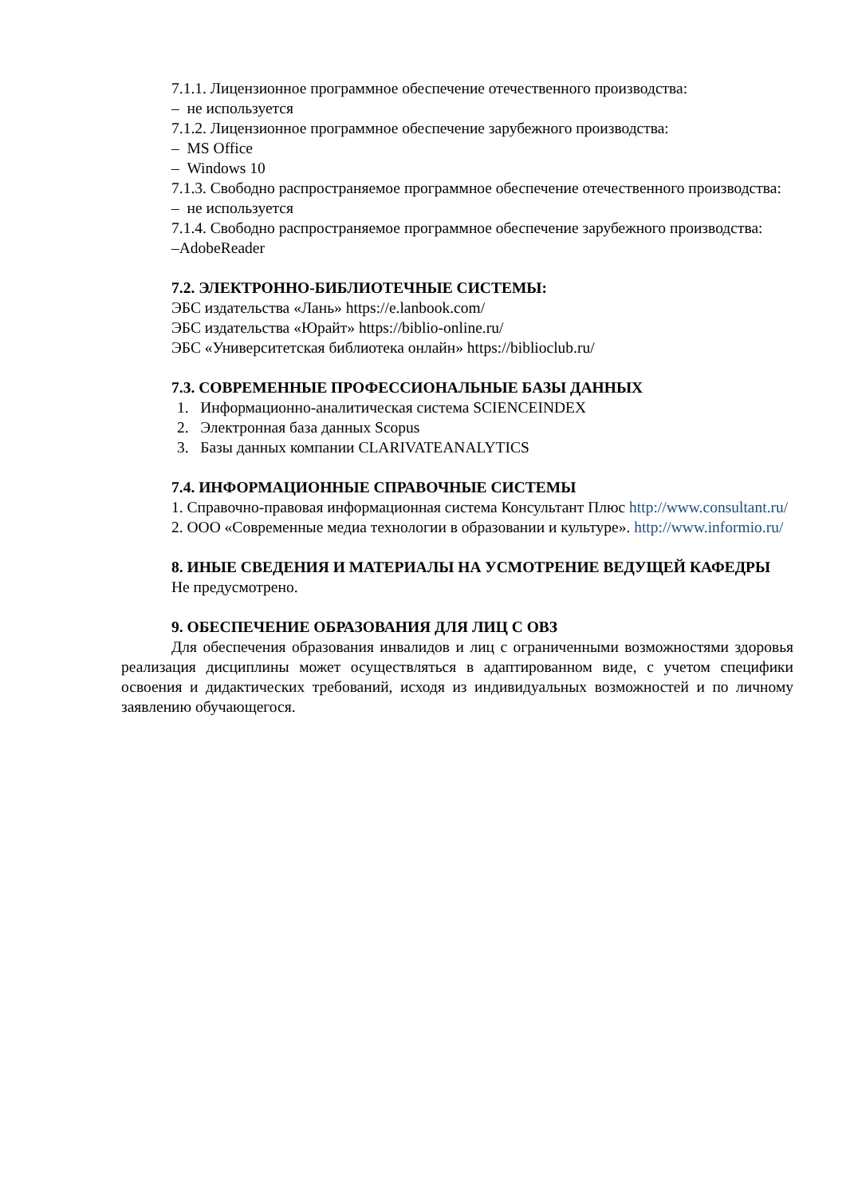7.1.1. Лицензионное программное обеспечение отечественного производства:
– не используется
7.1.2. Лицензионное программное обеспечение зарубежного производства:
– MS Office
– Windows 10
7.1.3. Свободно распространяемое программное обеспечение отечественного производства:
– не используется
7.1.4. Свободно распространяемое программное обеспечение зарубежного производства:
–AdobeReader
7.2. ЭЛЕКТРОННО-БИБЛИОТЕЧНЫЕ СИСТЕМЫ:
ЭБС издательства «Лань» https://e.lanbook.com/
ЭБС издательства «Юрайт» https://biblio-online.ru/
ЭБС «Университетская библиотека онлайн» https://biblioclub.ru/
7.3. СОВРЕМЕННЫЕ ПРОФЕССИОНАЛЬНЫЕ БАЗЫ ДАННЫХ
1. Информационно-аналитическая система SCIENCEINDEX
2. Электронная база данных Scopus
3. Базы данных компании CLARIVATEANALYTICS
7.4. ИНФОРМАЦИОННЫЕ СПРАВОЧНЫЕ СИСТЕМЫ
1. Справочно-правовая информационная система Консультант Плюс http://www.consultant.ru/
2. ООО «Современные медиа технологии в образовании и культуре». http://www.informio.ru/
8. ИНЫЕ СВЕДЕНИЯ И МАТЕРИАЛЫ НА УСМОТРЕНИЕ ВЕДУЩЕЙ КАФЕДРЫ
Не предусмотрено.
9. ОБЕСПЕЧЕНИЕ ОБРАЗОВАНИЯ ДЛЯ ЛИЦ С ОВЗ
Для обеспечения образования инвалидов и лиц с ограниченными возможностями здоровья реализация дисциплины может осуществляться в адаптированном виде, с учетом специфики освоения и дидактических требований, исходя из индивидуальных возможностей и по личному заявлению обучающегося.